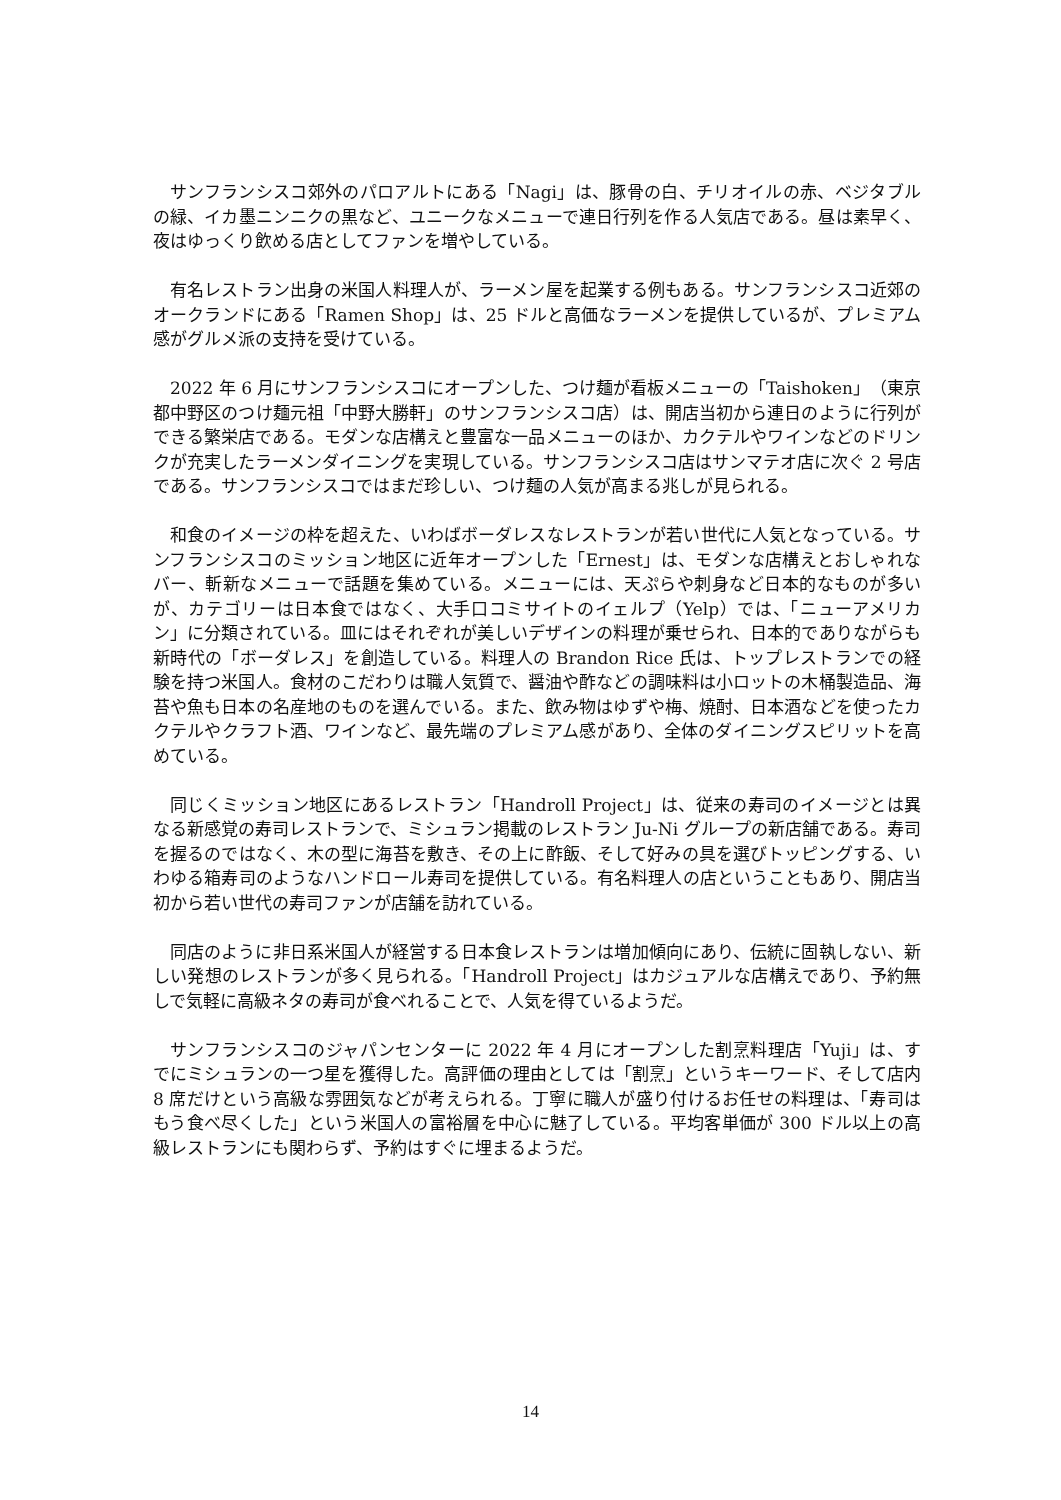サンフランシスコ郊外のパロアルトにある「Nagi」は、豚骨の白、チリオイルの赤、ベジタブルの緑、イカ墨ニンニクの黒など、ユニークなメニューで連日行列を作る人気店である。昼は素早く、夜はゆっくり飲める店としてファンを増やしている。
有名レストラン出身の米国人料理人が、ラーメン屋を起業する例もある。サンフランシスコ近郊のオークランドにある「Ramen Shop」は、25 ドルと高価なラーメンを提供しているが、プレミアム感がグルメ派の支持を受けている。
2022 年 6 月にサンフランシスコにオープンした、つけ麺が看板メニューの「Taishoken」（東京都中野区のつけ麺元祖「中野大勝軒」のサンフランシスコ店）は、開店当初から連日のように行列ができる繁栄店である。モダンな店構えと豊富な一品メニューのほか、カクテルやワインなどのドリンクが充実したラーメンダイニングを実現している。サンフランシスコ店はサンマテオ店に次ぐ 2 号店である。サンフランシスコではまだ珍しい、つけ麺の人気が高まる兆しが見られる。
和食のイメージの枠を超えた、いわばボーダレスなレストランが若い世代に人気となっている。サンフランシスコのミッション地区に近年オープンした「Ernest」は、モダンな店構えとおしゃれなバー、斬新なメニューで話題を集めている。メニューには、天ぷらや刺身など日本的なものが多いが、カテゴリーは日本食ではなく、大手口コミサイトのイェルプ（Yelp）では、「ニューアメリカン」に分類されている。皿にはそれぞれが美しいデザインの料理が乗せられ、日本的でありながらも新時代の「ボーダレス」を創造している。料理人の Brandon Rice 氏は、トップレストランでの経験を持つ米国人。食材のこだわりは職人気質で、醤油や酢などの調味料は小ロットの木桶製造品、海苔や魚も日本の名産地のものを選んでいる。また、飲み物はゆずや梅、焼酎、日本酒などを使ったカクテルやクラフト酒、ワインなど、最先端のプレミアム感があり、全体のダイニングスピリットを高めている。
同じくミッション地区にあるレストラン「Handroll Project」は、従来の寿司のイメージとは異なる新感覚の寿司レストランで、ミシュラン掲載のレストラン Ju-Ni グループの新店舗である。寿司を握るのではなく、木の型に海苔を敷き、その上に酢飯、そして好みの具を選びトッピングする、いわゆる箱寿司のようなハンドロール寿司を提供している。有名料理人の店ということもあり、開店当初から若い世代の寿司ファンが店舗を訪れている。
同店のように非日系米国人が経営する日本食レストランは増加傾向にあり、伝統に固執しない、新しい発想のレストランが多く見られる。「Handroll Project」はカジュアルな店構えであり、予約無しで気軽に高級ネタの寿司が食べれることで、人気を得ているようだ。
サンフランシスコのジャパンセンターに 2022 年 4 月にオープンした割烹料理店「Yuji」は、すでにミシュランの一つ星を獲得した。高評価の理由としては「割烹」というキーワード、そして店内 8 席だけという高級な雰囲気などが考えられる。丁寧に職人が盛り付けるお任せの料理は、「寿司はもう食べ尽くした」という米国人の富裕層を中心に魅了している。平均客単価が 300 ドル以上の高級レストランにも関わらず、予約はすぐに埋まるようだ。
14